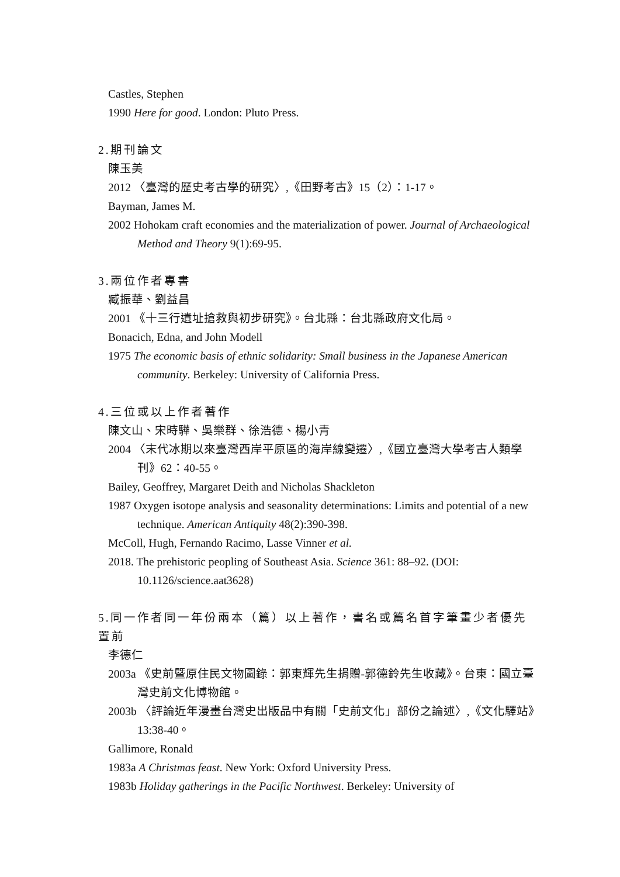Castles, Stephen
1990 Here for good. London: Pluto Press.
2.期刊論文
陳玉美
2012 〈臺灣的歷史考古學的研究〉,《田野考古》15（2）：1-17。
Bayman, James M.
2002 Hohokam craft economies and the materialization of power. Journal of Archaeological Method and Theory 9(1):69-95.
3.兩位作者專書
臧振華、劉益昌
2001 《十三行遺址搶救與初步研究》。台北縣：台北縣政府文化局。
Bonacich, Edna, and John Modell
1975 The economic basis of ethnic solidarity: Small business in the Japanese American community. Berkeley: University of California Press.
4.三位或以上作者著作
陳文山、宋時驊、吳樂群、徐浩德、楊小青
2004 〈末代冰期以來臺灣西岸平原區的海岸線變遷〉,《國立臺灣大學考古人類學刊》62：40-55。
Bailey, Geoffrey, Margaret Deith and Nicholas Shackleton
1987 Oxygen isotope analysis and seasonality determinations: Limits and potential of a new technique. American Antiquity 48(2):390-398.
McColl, Hugh, Fernando Racimo, Lasse Vinner et al.
2018. The prehistoric peopling of Southeast Asia. Science 361: 88–92. (DOI: 10.1126/science.aat3628)
5.同一作者同一年份兩本（篇）以上著作，書名或篇名首字筆畫少者優先置前
李德仁
2003a 《史前暨原住民文物圖錄：郭東輝先生捐贈-郭德鈴先生收藏》。台東：國立臺灣史前文化博物館。
2003b 〈評論近年漫畫台灣史出版品中有關「史前文化」部份之論述〉,《文化驛站》13:38-40。
Gallimore, Ronald
1983a A Christmas feast. New York: Oxford University Press.
1983b Holiday gatherings in the Pacific Northwest. Berkeley: University of